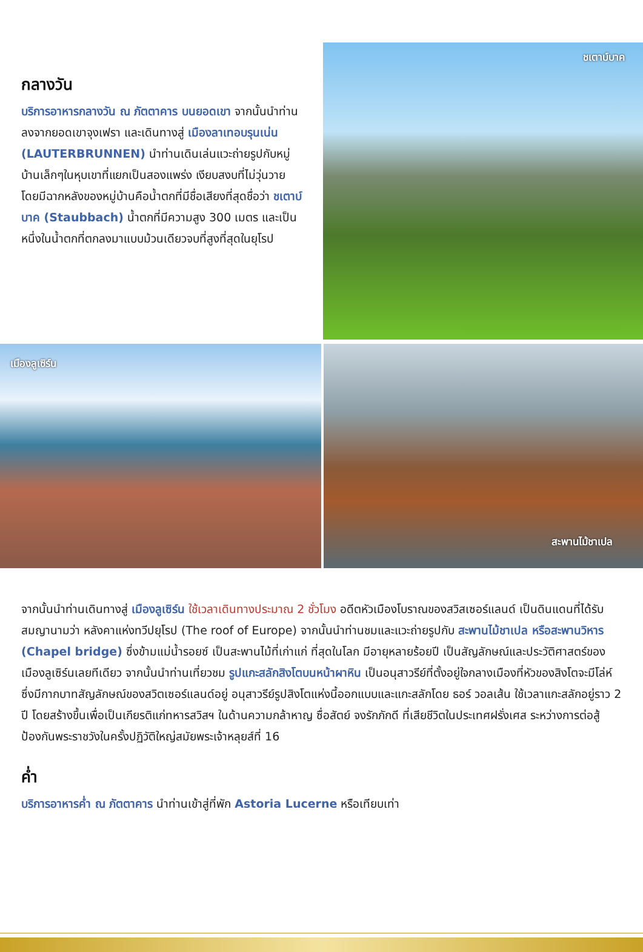กลางวัน
บริการอาหารกลางวัน ณ ภัตตาคาร บนยอดเขา จากนั้นนำท่านลงจากยอดเขาจุงเฟรา และเดินทางสู่ เมืองลาเทอบรุนเน่น (LAUTERBRUNNEN) นำท่านเดินเล่นแวะถ่ายรูปกับหมู่บ้านเล็กๆในหุบเขาที่แยกเป็นสองแพร่ง เงียบสงบที่ไม่วุ่นวาย โดยมีฉากหลังของหมู่บ้านคือน้ำตกที่มีชื่อเสียงที่สุดชื่อว่า ชเตาบ์บาค (Staubbach) น้ำตกที่มีความสูง 300 เมตร และเป็นหนึ่งในน้ำตกที่ตกลงมาแบบม้วนเดียวจบที่สูงที่สุดในยุโรป
ชเตาบ์บาค
เมืองลูเซิร์น
สะพานไม้ชาเปล
จากนั้นนำท่านเดินทางสู่ เมืองลูเซิร์น ใช้เวลาเดินทางประมาณ 2 ชั่วโมง อดีตหัวเมืองโบราณของสวิสเซอร์แลนด์ เป็นดินแดนที่ได้รับสมญานามว่า หลังคาแห่งทวีปยุโรป (The roof of Europe) จากนั้นนำท่านชมและแวะถ่ายรูปกับ สะพานไม้ชาเปล หรือสะพานวิหาร (Chapel bridge) ซึ่งข้ามแม่น้ำรอยซ์ เป็นสะพานไม้ที่เก่าแก่ ที่สุดในโลก มีอายุหลายร้อยปี เป็นสัญลักษณ์และประวัติศาสตร์ของเมืองลูเซิร์นเลยทีเดียว จากนั้นนำท่านเที่ยวชม รูปแกะสลักสิงโตบนหน้าผาหิน เป็นอนุสาวรีย์ที่ตั้งอยู่ใจกลางเมืองที่หัวของสิงโตจะมีโล่ห์ ซึ่งมีกากบาทสัญลักษณ์ของสวิตเซอร์แลนด์อยู่ อนุสาวรีย์รูปสิงโตแห่งนี้ออกแบบและแกะสลักโดย ธอร์ วอลเส้น ใช้เวลาแกะสลักอยู่ราว 2 ปี โดยสร้างขึ้นเพื่อเป็นเกียรติแก่ทหารสวิสฯ ในด้านความกล้าหาญ ซื่อสัตย์ จงรักภักดี ที่เสียชีวิตในประเทศฝรั่งเศส ระหว่างการต่อสู้ป้องกันพระราชวังในครั้งปฏิวัติใหญ่สมัยพระเจ้าหลุยส์ที่ 16
ค่ำ
บริการอาหารค่ำ ณ ภัตตาคาร นำท่านเข้าสู่ที่พัก Astoria Lucerne หรือเทียบเท่า